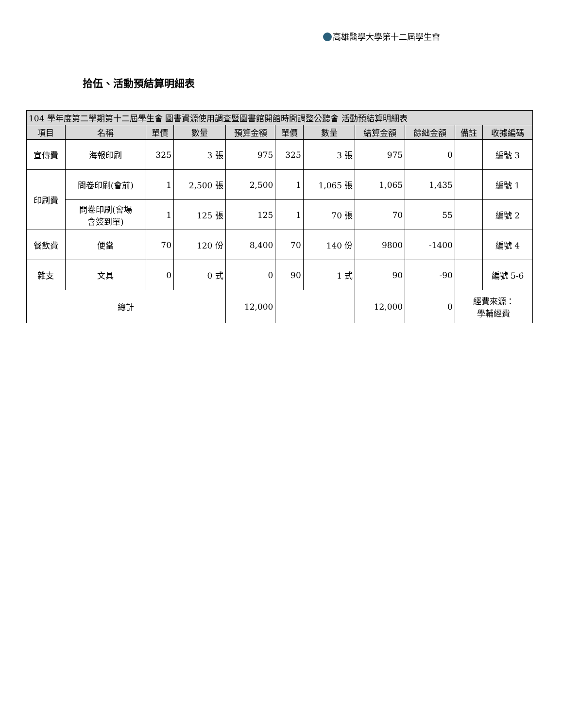高雄醫學大學第十二屆學生會
拾伍、活動預結算明細表
| 104 學年度第二學期第十二屆學生會 圖書資源使用調查暨圖書館開館時間調整公聽會 活動預結算明細表 | | | | | | | | | | |
| --- | --- | --- | --- | --- | --- | --- | --- | --- | --- | --- |
| 項目 | 名稱 | 單價 | 數量 | 預算金額 | 單價 | 數量 | 結算金額 | 餘絀金額 | 備註 | 收據編碼 |
| 宣傳費 | 海報印刷 | 325 | 3 張 | 975 | 325 | 3 張 | 975 | 0 | | 編號 3 |
| 印刷費 | 問卷印刷(會前) | 1 | 2,500 張 | 2,500 | 1 | 1,065 張 | 1,065 | 1,435 | | 編號 1 |
| | 問卷印刷(會場 含簽到單) | 1 | 125 張 | 125 | 1 | 70 張 | 70 | 55 | | 編號 2 |
| 餐飲費 | 便當 | 70 | 120 份 | 8,400 | 70 | 140 份 | 9800 | -1400 | | 編號 4 |
| 雜支 | 文具 | 0 | 0 式 | 0 | 90 | 1 式 | 90 | -90 | | 編號 5-6 |
| 總計 | | | | 12,000 | | | 12,000 | 0 | 經費來源： 學輔經費 | |